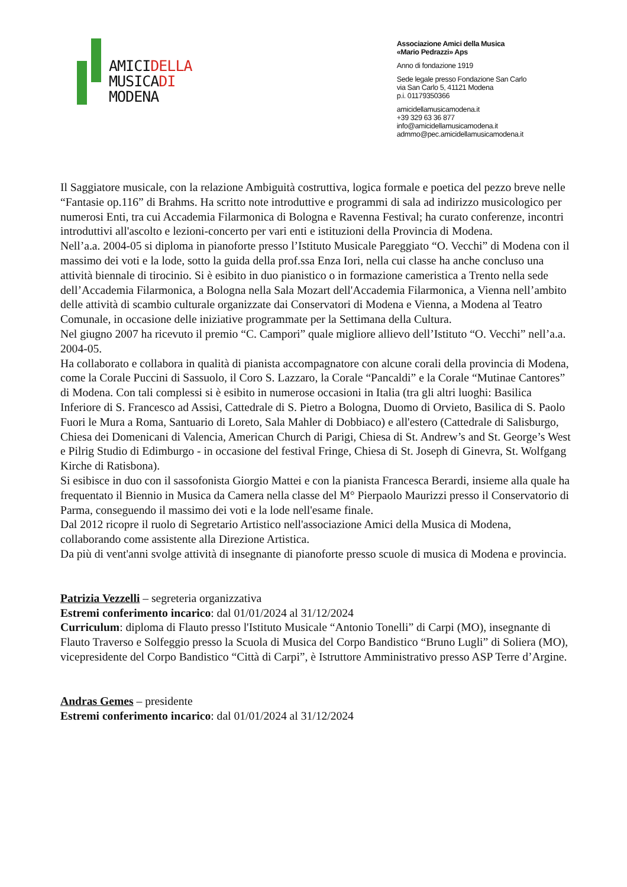AMICIDELLA
MUSICADI
MODENA
Associazione Amici della Musica
«Mario Pedrazzi» Aps
Anno di fondazione 1919
Sede legale presso Fondazione San Carlo
via San Carlo 5, 41121 Modena
p.i. 01179350366
amicidellamusicamodena.it
+39 329 63 36 877
info@amicidellamusicamodena.it
admmo@pec.amicidellamusicamodena.it
Il Saggiatore musicale, con la relazione Ambiguità costruttiva, logica formale e poetica del pezzo breve nelle “Fantasie op.116” di Brahms. Ha scritto note introduttive e programmi di sala ad indirizzo musicologico per numerosi Enti, tra cui Accademia Filarmonica di Bologna e Ravenna Festival; ha curato conferenze, incontri introduttivi all'ascolto e lezioni-concerto per vari enti e istituzioni della Provincia di Modena.
Nell’a.a. 2004-05 si diploma in pianoforte presso l’Istituto Musicale Pareggiato “O. Vecchi” di Modena con il massimo dei voti e la lode, sotto la guida della prof.ssa Enza Iori, nella cui classe ha anche concluso una attività biennale di tirocinio. Si è esibito in duo pianistico o in formazione cameristica a Trento nella sede dell’Accademia Filarmonica, a Bologna nella Sala Mozart dell'Accademia Filarmonica, a Vienna nell’ambito delle attività di scambio culturale organizzate dai Conservatori di Modena e Vienna, a Modena al Teatro Comunale, in occasione delle iniziative programmate per la Settimana della Cultura.
Nel giugno 2007 ha ricevuto il premio “C. Campori” quale migliore allievo dell’Istituto “O. Vecchi” nell’a.a. 2004-05.
Ha collaborato e collabora in qualità di pianista accompagnatore con alcune corali della provincia di Modena, come la Corale Puccini di Sassuolo, il Coro S. Lazzaro, la Corale “Pancaldi” e la Corale “Mutinae Cantores” di Modena. Con tali complessi si è esibito in numerose occasioni in Italia (tra gli altri luoghi: Basilica Inferiore di S. Francesco ad Assisi, Cattedrale di S. Pietro a Bologna, Duomo di Orvieto, Basilica di S. Paolo Fuori le Mura a Roma, Santuario di Loreto, Sala Mahler di Dobbiaco) e all'estero (Cattedrale di Salisburgo, Chiesa dei Domenicani di Valencia, American Church di Parigi, Chiesa di St. Andrew’s and St. George’s West e Pilrig Studio di Edimburgo - in occasione del festival Fringe, Chiesa di St. Joseph di Ginevra, St. Wolfgang Kirche di Ratisbona).
Si esibisce in duo con il sassofonista Giorgio Mattei e con la pianista Francesca Berardi, insieme alla quale ha frequentato il Biennio in Musica da Camera nella classe del M° Pierpaolo Maurizzi presso il Conservatorio di Parma, conseguendo il massimo dei voti e la lode nell'esame finale.
Dal 2012 ricopre il ruolo di Segretario Artistico nell'associazione Amici della Musica di Modena, collaborando come assistente alla Direzione Artistica.
Da più di vent'anni svolge attività di insegnante di pianoforte presso scuole di musica di Modena e provincia.
Patrizia Vezzelli – segreteria organizzativa
Estremi conferimento incarico: dal 01/01/2024 al 31/12/2024
Curriculum: diploma di Flauto presso l'Istituto Musicale “Antonio Tonelli” di Carpi (MO), insegnante di Flauto Traverso e Solfeggio presso la Scuola di Musica del Corpo Bandistico “Bruno Lugli” di Soliera (MO), vicepresidente del Corpo Bandistico “Città di Carpi”, è Istruttore Amministrativo presso ASP Terre d’Argine.
Andras Gemes – presidente
Estremi conferimento incarico: dal 01/01/2024 al 31/12/2024